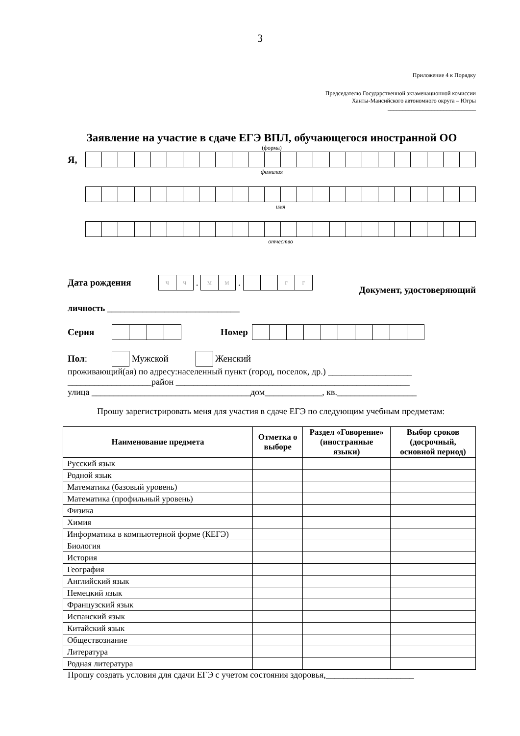3
Приложение 4 к Порядку
Председателю Государственной экзаменационной комиссии
Ханты-Мансийского автономного округа – Югры
______________________________
Заявление на участие в сдаче ЕГЭ ВПЛ, обучающегося иностранной ОО
(форма)
Я,
фамилия
имя
отчество
Дата рождения
чч
.
мм
.
гг
Документ, удостоверяющий
личность ______________________________
Серия Номер
Пол:
Мужской
Женский
проживающий(ая) по адресу:населенный пункт (город, поселок, др.) ___________________
___________________район _____________________________________________________
улица ____________________________________дом_____________, кв.__________________
Прошу зарегистрировать меня для участия в сдаче ЕГЭ по следующим учебным предметам:
| Наименование предмета | Отметка о выборе | Раздел «Говорение» (иностранные языки) | Выбор сроков (досрочный, основной период) |
| --- | --- | --- | --- |
| Русский язык | | | |
| Родной язык | | | |
| Математика (базовый уровень) | | | |
| Математика (профильный уровень) | | | |
| Физика | | | |
| Химия | | | |
| Информатика в компьютерной форме (КЕГЭ) | | | |
| Биология | | | |
| История | | | |
| География | | | |
| Английский язык | | | |
| Немецкий язык | | | |
| Французский язык | | | |
| Испанский язык | | | |
| Китайский язык | | | |
| Обществознание | | | |
| Литература | | | |
| Родная литература | | | |
Прошу создать условия для сдачи ЕГЭ с учетом состояния здоровья,____________________